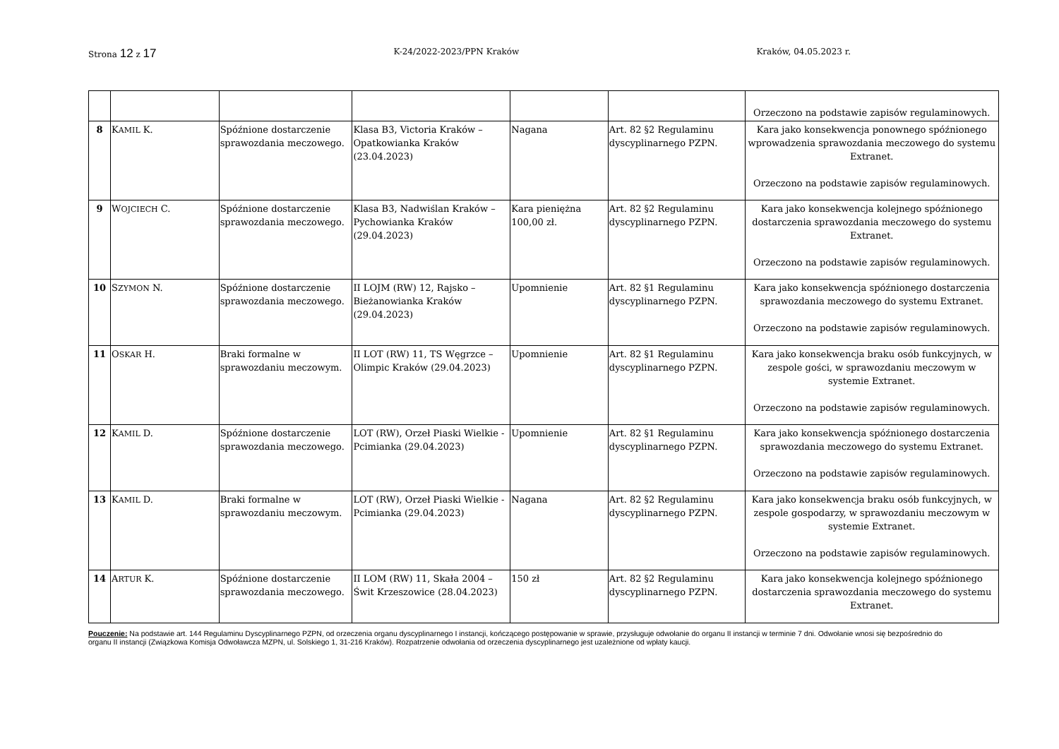Strona 12 z 17 K-24/2022-2023/PPN Kraków Kraków, 04.05.2023 r.
| | | | | | | Orzeczono na podstawie zapisów regulaminowych. |
| 8 | K AMIL K. | Spóźnione dostarczenie sprawozdania meczowego. | Klasa B3, Victoria Kraków – Opatkowianka Kraków (23.04.2023) | Nagana | Art. 82 §2 Regulaminu dyscyplinarnego PZPN. | Kara jako konsekwencja ponownego spóźnionego wprowadzenia sprawozdania meczowego do systemu Extranet. Orzeczono na podstawie zapisów regulaminowych. |
| 9 | W OJCIECH C. | Spóźnione dostarczenie sprawozdania meczowego. | Klasa B3, Nadwiślan Kraków – Pychowianka Kraków (29.04.2023) | Kara pieniężna 100,00 zł. | Art. 82 §2 Regulaminu dyscyplinarnego PZPN. | Kara jako konsekwencja kolejnego spóźnionego dostarczenia sprawozdania meczowego do systemu Extranet. Orzeczono na podstawie zapisów regulaminowych. |
| 10 | S ZYMON N. | Spóźnione dostarczenie sprawozdania meczowego. | II LOJM (RW) 12, Rajsko – Bieżanowianka Kraków (29.04.2023) | Upomnienie | Art. 82 §1 Regulaminu dyscyplinarnego PZPN. | Kara jako konsekwencja spóźnionego dostarczenia sprawozdania meczowego do systemu Extranet. Orzeczono na podstawie zapisów regulaminowych. |
| 11 | O SKAR H. | Braki formalne w sprawozdaniu meczowym. | II LOT (RW) 11, TS Węgrzce – Olimpic Kraków (29.04.2023) | Upomnienie | Art. 82 §1 Regulaminu dyscyplinarnego PZPN. | Kara jako konsekwencja braku osób funkcyjnych, w zespole gości, w sprawozdaniu meczowym w systemie Extranet. Orzeczono na podstawie zapisów regulaminowych. |
| 12 | K AMIL D. | Spóźnione dostarczenie sprawozdania meczowego. | LOT (RW), Orzeł Piaski Wielkie - Pcimianka (29.04.2023) | Upomnienie | Art. 82 §1 Regulaminu dyscyplinarnego PZPN. | Kara jako konsekwencja spóźnionego dostarczenia sprawozdania meczowego do systemu Extranet. Orzeczono na podstawie zapisów regulaminowych. |
| 13 | K AMIL D. | Braki formalne w sprawozdaniu meczowym. | LOT (RW), Orzeł Piaski Wielkie - Pcimianka (29.04.2023) | Nagana | Art. 82 §2 Regulaminu dyscyplinarnego PZPN. | Kara jako konsekwencja braku osób funkcyjnych, w zespole gospodarzy, w sprawozdaniu meczowym w systemie Extranet. Orzeczono na podstawie zapisów regulaminowych. |
| 14 | A RTUR K. | Spóźnione dostarczenie sprawozdania meczowego. | II LOM (RW) 11, Skała 2004 – Świt Krzeszowice (28.04.2023) | 150 zł | Art. 82 §2 Regulaminu dyscyplinarnego PZPN. | Kara jako konsekwencja kolejnego spóźnionego dostarczenia sprawozdania meczowego do systemu Extranet. |
Pouczenie: Na podstawie art. 144 Regulaminu Dyscyplinarnego PZPN, od orzeczenia organu dyscyplinarnego I instancji, kończącego postępowanie w sprawie, przysługuje odwołanie do organu II instancji w terminie 7 dni. Odwołanie wnosi się bezpośrednio do organu II instancji (Związkowa Komisja Odwoławcza MZPN, ul. Solskiego 1, 31-216 Kraków). Rozpatrzenie odwołania od orzeczenia dyscyplinarnego jest uzależnione od wpłaty kaucji.